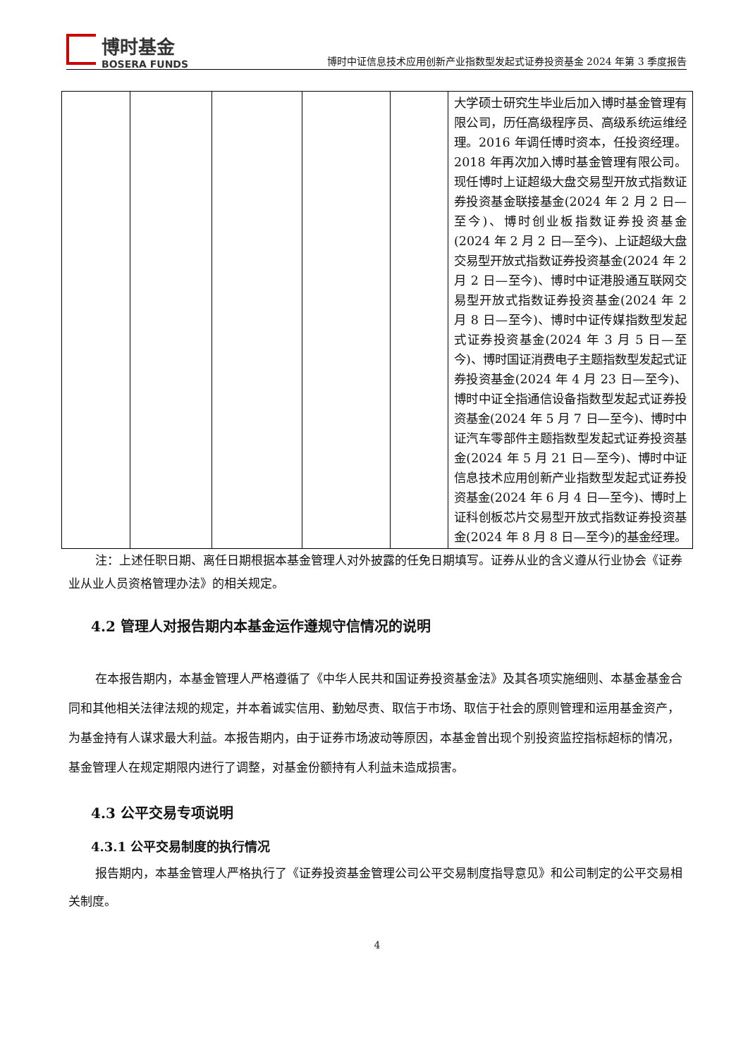博时基金
BOSERA FUNDS
博时中证信息技术应用创新产业指数型发起式证券投资基金 2024 年第 3 季度报告
| | | | | | 大学硕士研究生毕业后加入博时基金管理有限公司，历任高级程序员、高级系统运维经理。2016 年调任博时资本，任投资经理。2018 年再次加入博时基金管理有限公司。现任博时上证超级大盘交易型开放式指数证券投资基金联接基金(2024 年 2 月 2 日—至今)、博时创业板指数证券投资基金(2024 年 2 月 2 日—至今)、上证超级大盘交易型开放式指数证券投资基金(2024 年 2 月 2 日—至今)、博时中证港股通互联网交易型开放式指数证券投资基金(2024 年 2 月 8 日—至今)、博时中证传媒指数型发起式证券投资基金(2024 年 3 月 5 日—至今)、博时国证消费电子主题指数型发起式证券投资基金(2024 年 4 月 23 日—至今)、博时中证全指通信设备指数型发起式证券投资基金(2024 年 5 月 7 日—至今)、博时中证汽车零部件主题指数型发起式证券投资基金(2024 年 5 月 21 日—至今)、博时中证信息技术应用创新产业指数型发起式证券投资基金(2024 年 6 月 4 日—至今)、博时上证科创板芯片交易型开放式指数证券投资基金(2024 年 8 月 8 日—至今)的基金经理。 |
注：上述任职日期、离任日期根据本基金管理人对外披露的任免日期填写。证券从业的含义遵从行业协会《证券业从业人员资格管理办法》的相关规定。
4.2 管理人对报告期内本基金运作遵规守信情况的说明
在本报告期内，本基金管理人严格遵循了《中华人民共和国证券投资基金法》及其各项实施细则、本基金基金合同和其他相关法律法规的规定，并本着诚实信用、勤勉尽责、取信于市场、取信于社会的原则管理和运用基金资产，为基金持有人谋求最大利益。本报告期内，由于证券市场波动等原因，本基金曾出现个别投资监控指标超标的情况，基金管理人在规定期限内进行了调整，对基金份额持有人利益未造成损害。
4.3 公平交易专项说明
4.3.1 公平交易制度的执行情况
报告期内，本基金管理人严格执行了《证券投资基金管理公司公平交易制度指导意见》和公司制定的公平交易相关制度。
4